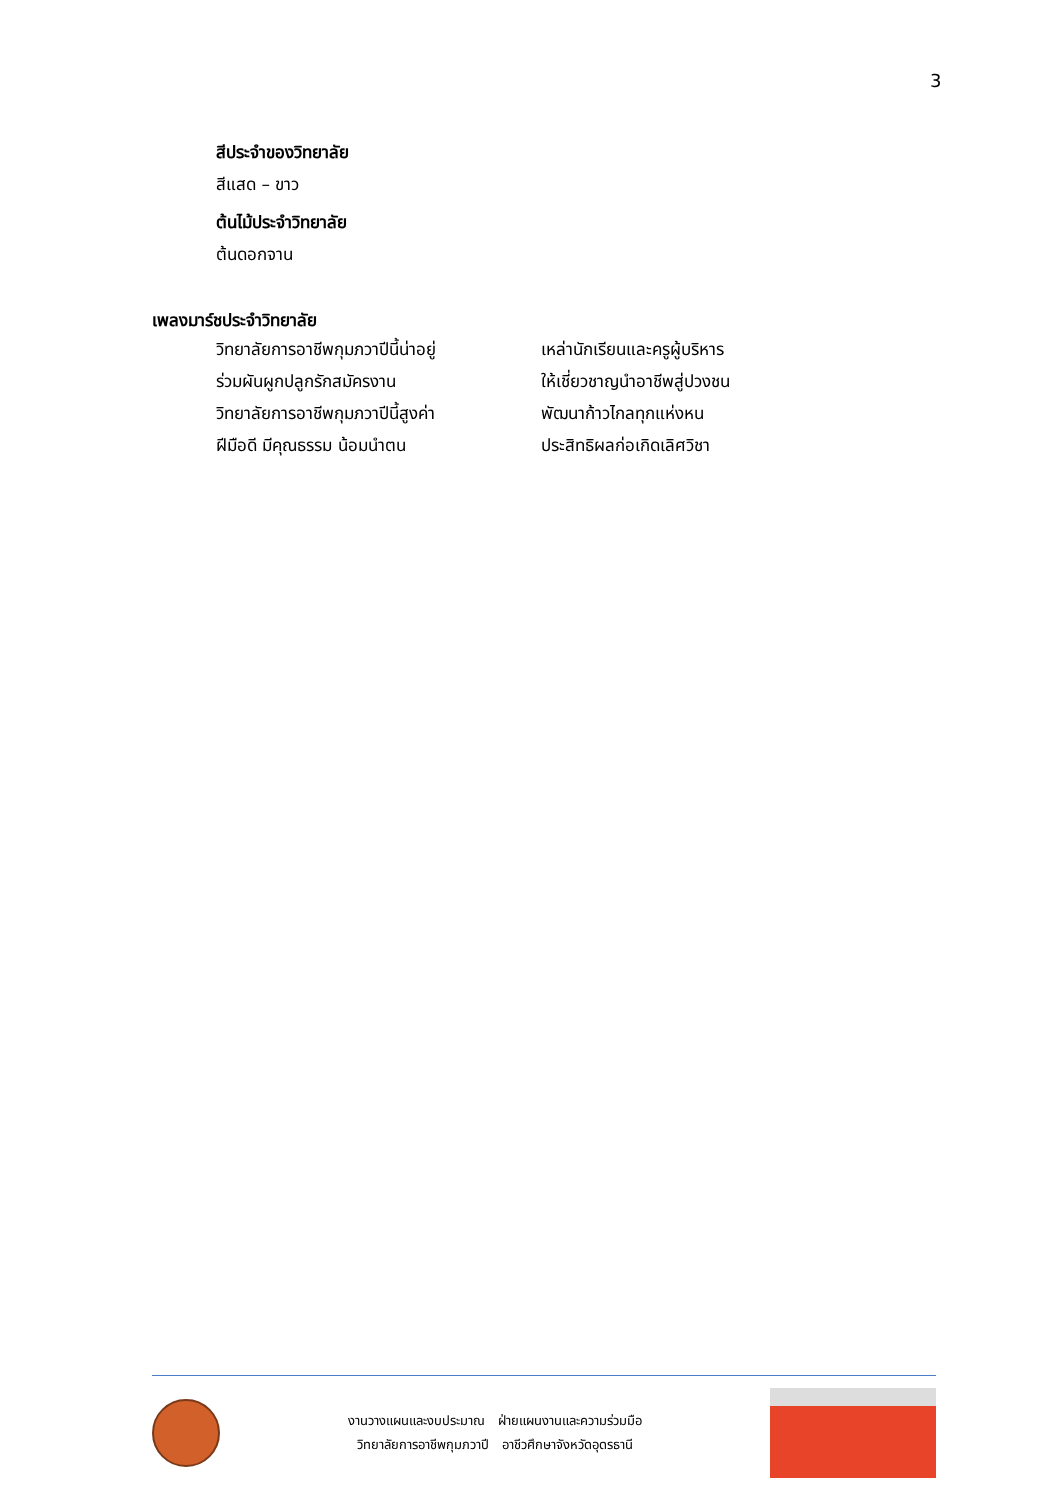3
สีประจำของวิทยาลัย
สีแสด – ขาว
ต้นไม้ประจำวิทยาลัย
ต้นดอกจาน
เพลงมาร์ชประจำวิทยาลัย
| วิทยาลัยการอาชีพกุมภวาปีนี้น่าอยู่ | เหล่านักเรียนและครูผู้บริหาร |
| ร่วมผันผูกปลูกรักสมัครงาน | ให้เชี่ยวชาญนำอาชีพสู่ปวงชน |
| วิทยาลัยการอาชีพกุมภวาปีนี้สูงค่า | พัฒนาก้าวไกลทุกแห่งหน |
| ฝีมือดี มีคุณธรรม น้อมนำตน | ประสิทธิผลก่อเกิดเลิศวิชา |
งานวางแผนและงบประมาณ ฝ่ายแผนงานและความร่วมมือ
วิทยาลัยการอาชีพกุมภวาปี อาชีวศึกษาจังหวัดอุดรธานี